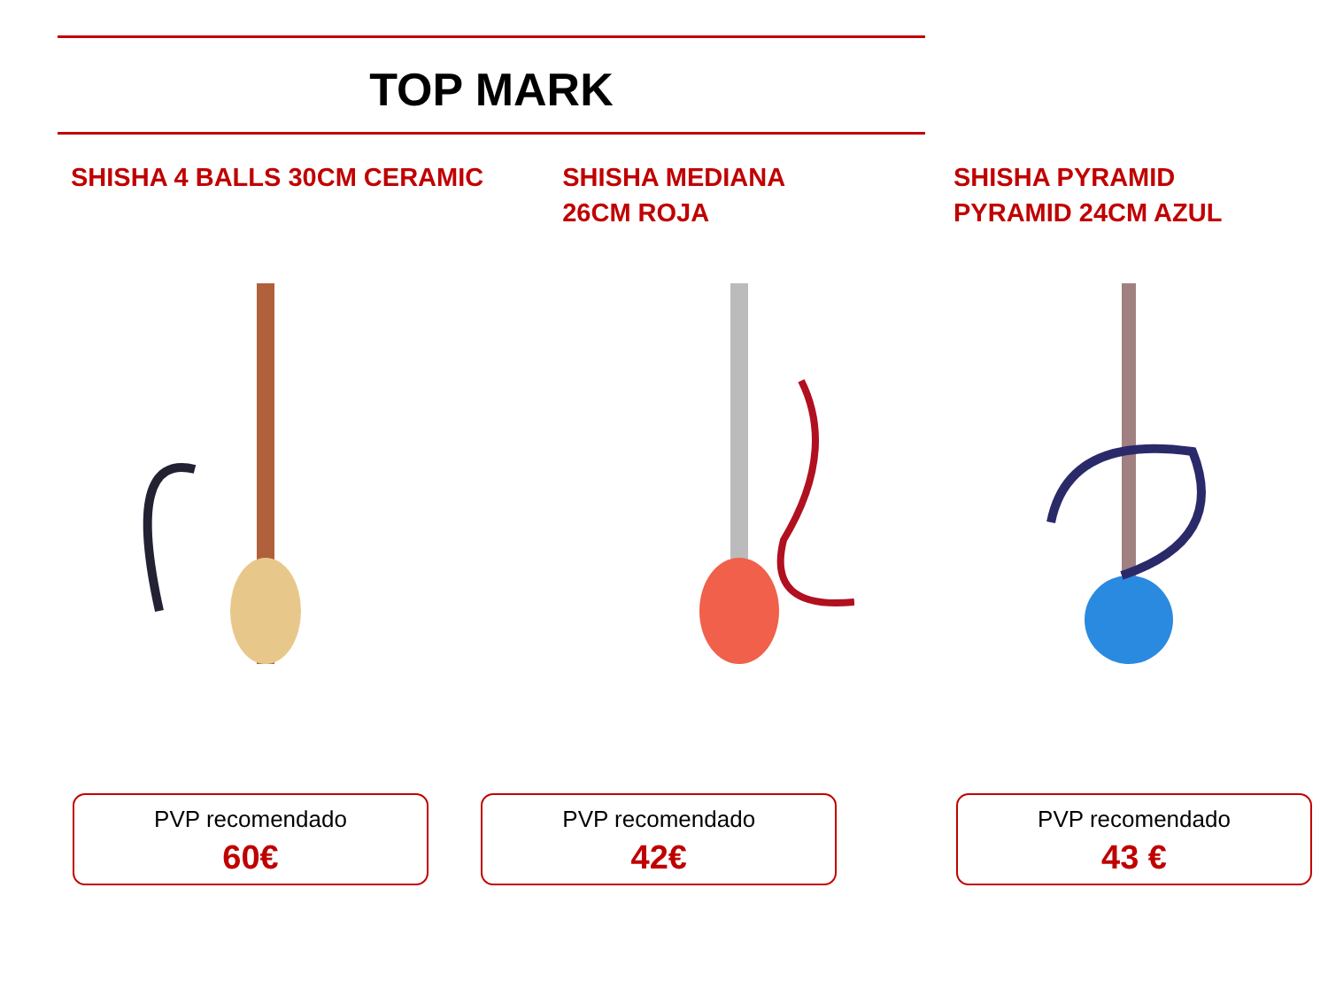TOP MARK
SHISHA 4 BALLS 30CM CERAMIC
PVP recomendado
60€
SHISHA MEDIANA
26CM ROJA
PVP recomendado
42€
SHISHA PYRAMID
PYRAMID 24CM AZUL
PVP recomendado
43 €